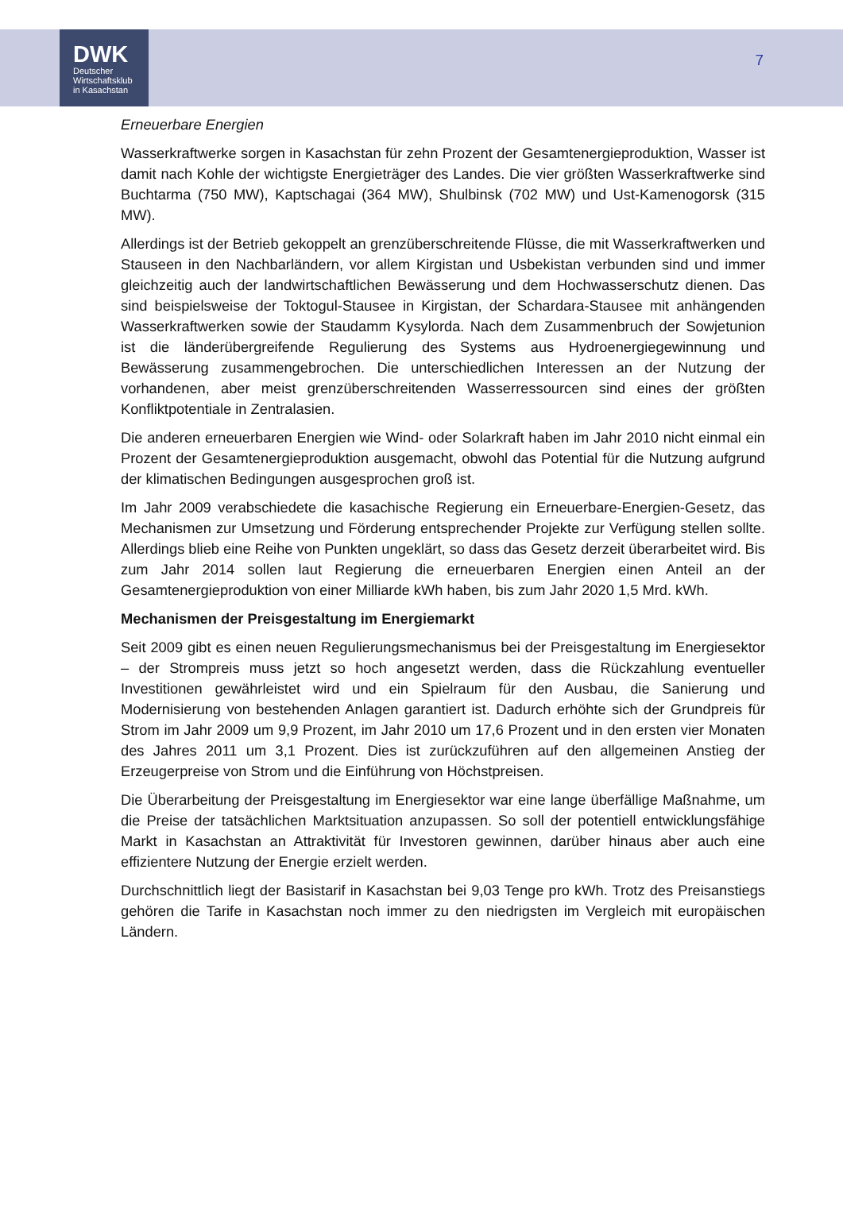DWK
Deutscher
Wirtschaftsklub
in Kasachstan
7
Erneuerbare Energien
Wasserkraftwerke sorgen in Kasachstan für zehn Prozent der Gesamtenergieproduktion, Wasser ist damit nach Kohle der wichtigste Energieträger des Landes. Die vier größten Wasserkraftwerke sind Buchtarma (750 MW), Kaptschagai (364 MW), Shulbinsk (702 MW) und Ust-Kamenogorsk (315 MW).
Allerdings ist der Betrieb gekoppelt an grenzüberschreitende Flüsse, die mit Wasserkraftwerken und Stauseen in den Nachbarländern, vor allem Kirgistan und Usbekistan verbunden sind und immer gleichzeitig auch der landwirtschaftlichen Bewässerung und dem Hochwasserschutz dienen. Das sind beispielsweise der Toktogul-Stausee in Kirgistan, der Schardara-Stausee mit anhängenden Wasserkraftwerken sowie der Staudamm Kysylorda. Nach dem Zusammenbruch der Sowjetunion ist die länderübergreifende Regulierung des Systems aus Hydroenergiegewinnung und Bewässerung zusammengebrochen. Die unterschiedlichen Interessen an der Nutzung der vorhandenen, aber meist grenzüberschreitenden Wasserressourcen sind eines der größten Konfliktpotentiale in Zentralasien.
Die anderen erneuerbaren Energien wie Wind- oder Solarkraft haben im Jahr 2010 nicht einmal ein Prozent der Gesamtenergieproduktion ausgemacht, obwohl das Potential für die Nutzung aufgrund der klimatischen Bedingungen ausgesprochen groß ist.
Im Jahr 2009 verabschiedete die kasachische Regierung ein Erneuerbare-Energien-Gesetz, das Mechanismen zur Umsetzung und Förderung entsprechender Projekte zur Verfügung stellen sollte. Allerdings blieb eine Reihe von Punkten ungeklärt, so dass das Gesetz derzeit überarbeitet wird. Bis zum Jahr 2014 sollen laut Regierung die erneuerbaren Energien einen Anteil an der Gesamtenergieproduktion von einer Milliarde kWh haben, bis zum Jahr 2020 1,5 Mrd. kWh.
Mechanismen der Preisgestaltung im Energiemarkt
Seit 2009 gibt es einen neuen Regulierungsmechanismus bei der Preisgestaltung im Energiesektor – der Strompreis muss jetzt so hoch angesetzt werden, dass die Rückzahlung eventueller Investitionen gewährleistet wird und ein Spielraum für den Ausbau, die Sanierung und Modernisierung von bestehenden Anlagen garantiert ist. Dadurch erhöhte sich der Grundpreis für Strom im Jahr 2009 um 9,9 Prozent, im Jahr 2010 um 17,6 Prozent und in den ersten vier Monaten des Jahres 2011 um 3,1 Prozent. Dies ist zurückzuführen auf den allgemeinen Anstieg der Erzeugerpreise von Strom und die Einführung von Höchstpreisen.
Die Überarbeitung der Preisgestaltung im Energiesektor war eine lange überfällige Maßnahme, um die Preise der tatsächlichen Marktsituation anzupassen. So soll der potentiell entwicklungsfähige Markt in Kasachstan an Attraktivität für Investoren gewinnen, darüber hinaus aber auch eine effizientere Nutzung der Energie erzielt werden.
Durchschnittlich liegt der Basistarif in Kasachstan bei 9,03 Tenge pro kWh. Trotz des Preisanstiegs gehören die Tarife in Kasachstan noch immer zu den niedrigsten im Vergleich mit europäischen Ländern.